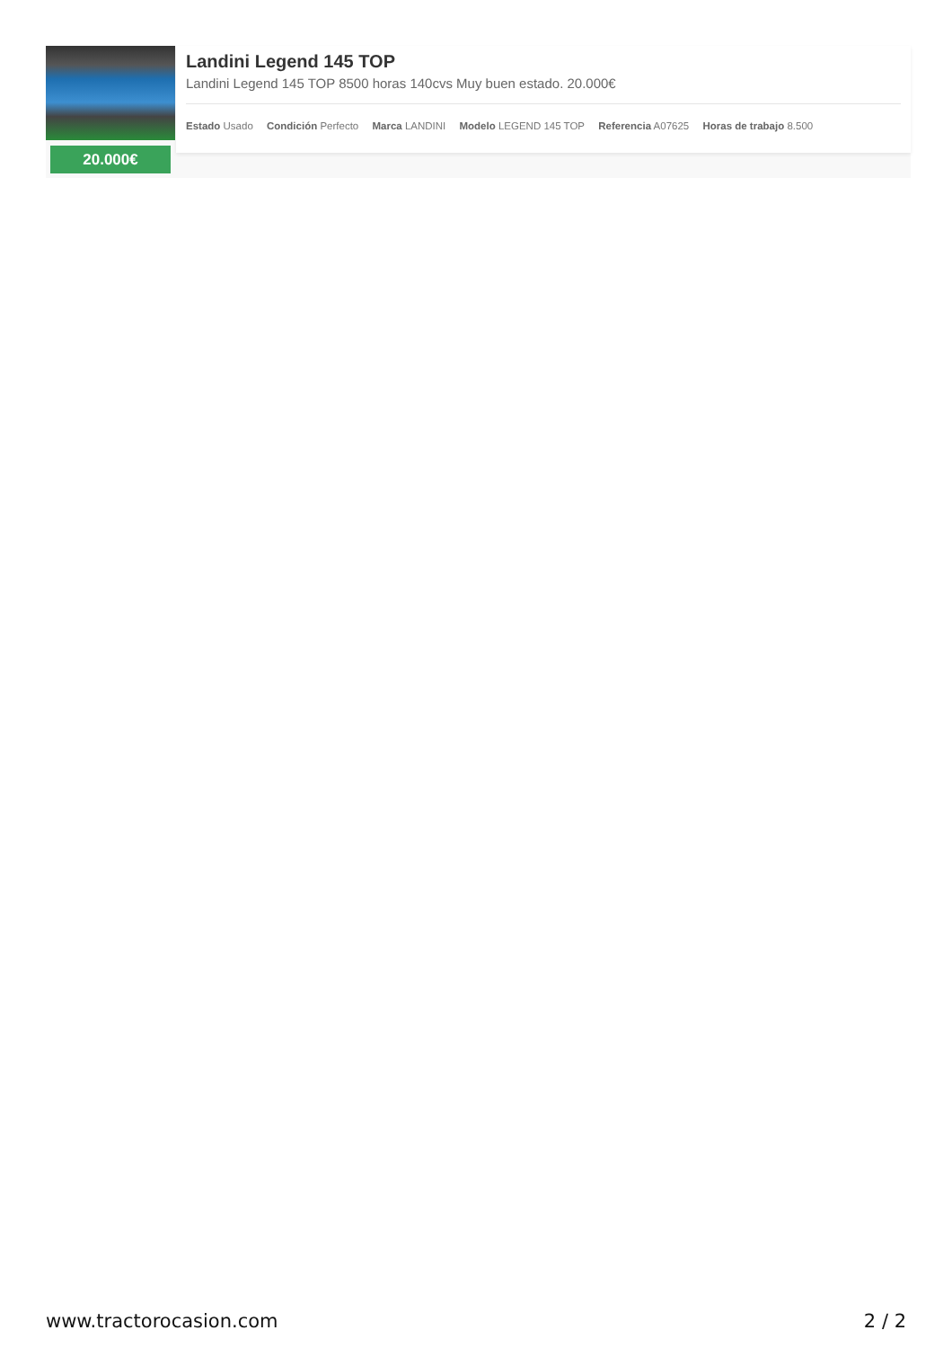20.000€
Landini Legend 145 TOP
Landini Legend 145 TOP 8500 horas 140cvs Muy buen estado. 20.000€
Estado Usado Condición Perfecto Marca LANDINI Modelo LEGEND 145 TOP Referencia A07625 Horas de trabajo 8.500
www.tractorocasion.com 2 / 2